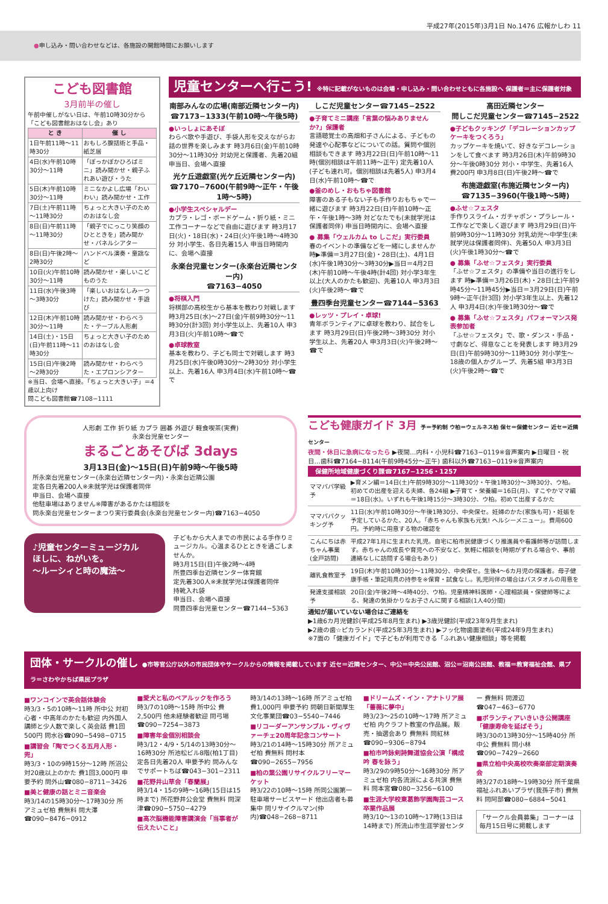平成27年(2015年)3月1日 No.1476 広報かしわ 11
●申し込み・問い合わせなどは、各施設の開館時間にお願いします
こども図書館
3月前半の催し
午前中催しがない日は、午前10時30分から「こども図書館おはなし会」あり
| と き | 催 し |
| --- | --- |
| 1日午前11時～11時30分 | おもしろ腹話術と手品・紙芝居 |
| 4日(水)午前10時30分～11時 | 「ぽっかぽかひろばミニ」読み聞かせ・親子ふれあい遊び・うた |
| 5日(木)午前10時30分～11時 | ミニなかよし広場「わいわい」読み聞かせ・工作 |
| 7日(土)午前11時～11時30分 | ちょっと大きい子のためのおはなし会 |
| 8日(日)午前11時～11時30分 | 「親子でにっこり笑顔のひとときを」読み聞かせ・パネルシアター |
| 8日(日)午後2時～2時30分 | ハンドベル演奏・童謡など |
| 10日(火)午前10時30分～11時 | 読み聞かせ・楽しいこどものうた |
| 11日(水)午後3時～3時30分 | 「楽しいおはなしみーつけた」読み聞かせ・手遊び |
| 12日(木)午前10時30分～11時 | 読み聞かせ・わらべうた・テーブル人形劇 |
| 14日(土)・15日(日)午前11時～11時30分 | ちょっと大きい子のためのおはなし会 |
| 15日(日)午後2時～2時30分 | 読み聞かせ・わらべうた・エプロンシアター |
※当日、会場へ直接。「ちょっと大きい子」＝4歳以上向け
問こども図書館☎7108−1111
児童センターへ行こう! ※特に記載がないものは会場・申し込み・問い合わせともに各施設へ 保護者＝主に保護者対象
南部みんなの広場(南部近隣センター内)
☎7173−1333(午前10時～午後5時)
●いっしょにあそぼ
わらべ歌や手遊び、手袋人形を交えながらお話の世界を楽しみます 時3月6日(金)午前10時30分～11時30分 対幼児と保護者、先着20組 申当日、会場へ直接
光ケ丘遊戯室(光ケ丘近隣センター内)
☎7170−7600(午前9時～正午・午後1時～5時)
●小学生スペシャルデー
カプラ・レゴ・ボードゲーム・折り紙・ミニ工作コーナーなどで自由に遊びます 時3月17日(火)・18日(水)・24日(火)午後1時～4時30分 対小学生、各日先着15人 申当日時間内に、会場へ直接
永楽台児童センター(永楽台近隣センター内)
☎7163−4050
●将棋入門
将棋部の高校生から基本を教わり対戦します 時3月25日(水)～27日(金)午前9時30分～11時30分(計3回) 対小学生以上、先着10人 申3月3日(火)午前10時～☎で
●卓球教室
基本を教わり、子ども同士で対戦します 時3月25日(水)午後0時30分～2時30分 対小学生以上、先着16人 申3月4日(水)午前10時～☎で
しこだ児童センター☎7145−2522
●子育てミニ講座「言葉の悩みありませんか?」保護者
言語聴覚士の高畑和子さんによる、子どもの発達や心配事などについての話。質問や個別相談もできます 時3月22日(日)午前10時～11時(個別相談は午前11時～正午) 定先着10人(子ども連れ可。個別相談は先着5人) 申3月4日(水)午前10時～☎で
●釜のめし・おもちゃ図書館
障害のある子もない子も手作りおもちゃで一緒に遊びます 時3月22日(日)午前10時～正午・午後1時～3時 対どなたでも(未就学児は保護者同伴) 申当日時間内に、会場へ直接
● 募集「ウェルカム to しこだ」実行委員
春のイベントの準備などを一緒にしませんか 時▶準備＝3月27日(金)・28日(土)、4月1日(水)午後1時30分～3時30分▶当日＝4月2日(木)午前10時～午後4時(計4回) 対小学3年生以上(大人のかたも歓迎)、先着10人 申3月3日(火)午後2時～☎で
豊四季台児童センター☎7144−5363
●レッツ・プレイ・卓球!
青年ボランティアに卓球を教わり、試合をします 時3月29日(日)午後2時～3時30分 対小学生以上、先着20人 申3月3日(火)午後2時～☎で
高田近隣センター
問しこだ児童センター☎7145−2522
●子どもクッキング「デコレーションカップケーキをつくろう」
カップケーキを焼いて、好きなデコレーションをして食べます 時3月26日(木)午前9時30分～午後0時30分 対小・中学生、先着16人 費200円 申3月8日(日)午後2時～☎で
布施遊戯室(布施近隣センター内)
☎7135−3960(午後1時～5時)
●ふせ☆フェスタ
手作りスライム・ガチャポン・プラレール・工作などで楽しく遊びます 時3月29日(日)午前9時30分～11時30分 対乳幼児～中学生(未就学児は保護者同伴)、先着50人 申3月3日(火)午後1時30分～☎で
● 募集「ふせ☆フェスタ」実行委員
「ふせ☆フェスタ」の準備や当日の進行をします 時▶準備＝3月26日(木)・28日(土)午前9時45分～11時45分▶当日＝3月29日(日)午前9時～正午(計3回) 対小学3年生以上、先着12人 申3月4日(水)午後1時30分～☎で
● 募集「ふせ☆フェスタ」パフォーマンス発表参加者
「ふせ☆フェスタ」で、歌・ダンス・手品・寸劇など、得意なことを発表します 時3月29日(日)午前9時30分～11時30分 対小学生～18歳の個人かグループ、先着5組 申3月3日(火)午後2時～☎で
人形劇 工作 折り紙 カプラ 囲碁 外遊び 軽食喫茶(実費)
永楽台児童センター
まるごとあそびば 3days
3月13日(金)～15日(日)午前9時～午後5時
所永楽台児童センター(永楽台近隣センター内)・永楽台近隣公園
定各日先着200人※未就学児は保護者同伴
申当日、会場へ直接
他駐車場はありません※障害があるかたは相談を
問永楽台児童センターまつり実行委員会(永楽台児童センター内)☎7163−4050
♪児童センターミュージカル
ほしに、ねがいを。
～ルーシィと時の魔法～
子どもから大人までの市民による手作りミュージカル。心温まるひとときを過ごしませんか。
時3月15日(日)午後2時～4時
所豊四季台近隣センター体育館
定先着300人※未就学児は保護者同伴
持靴入れ袋
申当日、会場へ直接
問豊四季台児童センター☎7144−5363
こども健康ガイド 3月 予＝予約制 ウ柏＝ウェルネス柏 保セ＝保健センター 近セ＝近隣センター
夜間・休日に急病になったら ▶夜間…内科・小児科☎7163−0119※音声案内 ▶日曜日・祝日…歯科☎7164−8114(午前9時45分～正午) 歯科以外☎7163−0119※音声案内
保健所地域健康づくり課☎7167−1256・1257
| ママパパ学級予 | ▶育メン編＝14日(土)午前9時30分～11時30分・午後1時30分～3時30分、ウ柏。初めての出産を迎える夫婦、各24組 ▶子育て・栄養編＝16日(月)、すこやかママ編＝18日(水)。いずれも午後1時15分～3時30分、ウ柏。初めて出産するかた |
| ママパパクッキング予 | 11日(水)午前10時30分～午後1時30分、中央保セ。妊婦のかた(家族も可)・妊娠を予定しているかた、20人。「赤ちゃんも家族も元気! ヘルシーメニュー」。費用600円。予約時に用意する物の確認を |
| こんにちは赤ちゃん事業(全戸訪問) | 平成27年1月に生まれた乳児。自宅に柏市民健康づくり推進員や看護師等が訪問します。赤ちゃんの成長や育児への不安など、気軽に相談を(時期がずれる場合や、事前連絡なしに訪問する場合もあり) |
| 離乳食教室予 | 19日(木)午前10時30分～11時30分、中央保セ。生後4～6カ月児の保護者。母子健康手帳・筆記用具の持参を※保育・試食なし。乳児同伴の場合はバスタオルの用意を |
| 発達支援相談予 | 20日(金)午後2時～4時40分、ウ柏。児童精神科医師・心理相談員・保健師等による、発達の気掛かりなお子さんに関する相談(1人40分間) |
通知が届いていない場合はご連絡を
▶1歳6カ月児健診(平成25年8月生まれ) ▶3歳児健診(平成23年9月生まれ)
▶2歳の歯☆ピカランド(平成25年3月生まれ) ▶フッ化物歯面塗布(平成24年9月生まれ)
※7面の「健康ガイド」で子どもが利用できる「ふれあい健康相談」等を掲載
団体・サークルの催し ●市等官公庁以外の市民団体やサークルからの情報を掲載しています 近セ＝近隣センター、中公＝中央公民館、沼公＝沼南公民館、教福＝教育福祉会館、県プラ＝さわやかちば県民プラザ
■ワンコインで英会話体験会
時3/3・5の10時～11時 所中公 対初心者・中高年のかたも歓迎 内外国人講師と少人数で楽しく英会話 費1回500円 問水谷☎090−5498−0715
■講習会「陶でつくる五月人形・兜」
時3/3・10の9時15分～12時 所沼公 対20歳以上のかた 費1回3,000円 申要予約 問外山☎080−8711−3426
■美と健康の話とミニ音楽会
時3/14の15時30分～17時30分 所アミュゼ柏 費無料 問大澤☎090−8476−0912
■愛犬と私のペアルックを作ろう
時3/7の10時～15時 所中公 費2,500円 他未経験者歓迎 問弓場☎090−7254−3873
■障害年金個別相談会
時3/12・4/9・5/14の13時30分～16時30分 所池松ビル8階(柏1丁目) 定各日先着20人 申要予約 問みんなでサポートちば☎043−301−2311
■花野井山草会「春蘭展」
時3/14・15の9時～16時(15日は15時まで) 所花野井公会堂 費無料 問深津☎090−5750−4279
■高次脳機能障害講演会「当事者が伝えたいこと」
時3/14の13時～16時 所アミュゼ柏 費1,000円 申要予約 問朝日新聞厚生文化事業団☎03−5540−7446
■リコーダーアンサンブル・ヴィヴァーチェ20周年記念コンサート
時3/21の14時～15時30分 所アミュゼ柏 費無料 問村本☎090−2655−7956
■柏の葉公園リサイクルフリーマーケット
時3/22の10時～15時 所同公園第一駐車場サービスヤード 他出店者も募集中 問リサイクルマン(仲内)☎048−268−8711
■ドリームズ・イン・アナトリア展「薔薇に夢中」
時3/23～25の10時～17時 所アミュゼ柏 内クラフト教室の作品展。販売・抽選会あり 費無料 問紅林☎090−9306−8794
■柏市吟詠剣詩舞道協会公演「構成吟 春を詠う」
時3/29の9時50分～16時30分 所アミュゼ柏 内各流派による共演 費無料 問本宮☎080−3256−6100
■生涯大学校東葛飾学園陶芸コース卒業作品展
時3/10～13の10時～17時(13日は14時まで) 所流山市生涯学習センター 費無料 問渡辺☎047−463−6770
■ボランティアいきいき公開講座「健康寿命を延ばそう」
時3/30の13時30分～15時40分 所中公 費無料 問小林☎090−7429−2660
■県立柏中央高校吹奏楽部定期演奏会
時3/27の18時～19時30分 所千葉県福祉ふれあいプラザ(我孫子市) 費無料 問阿部☎080−6884−5041
「サークル会員募集」コーナーは毎月15日号に掲載します